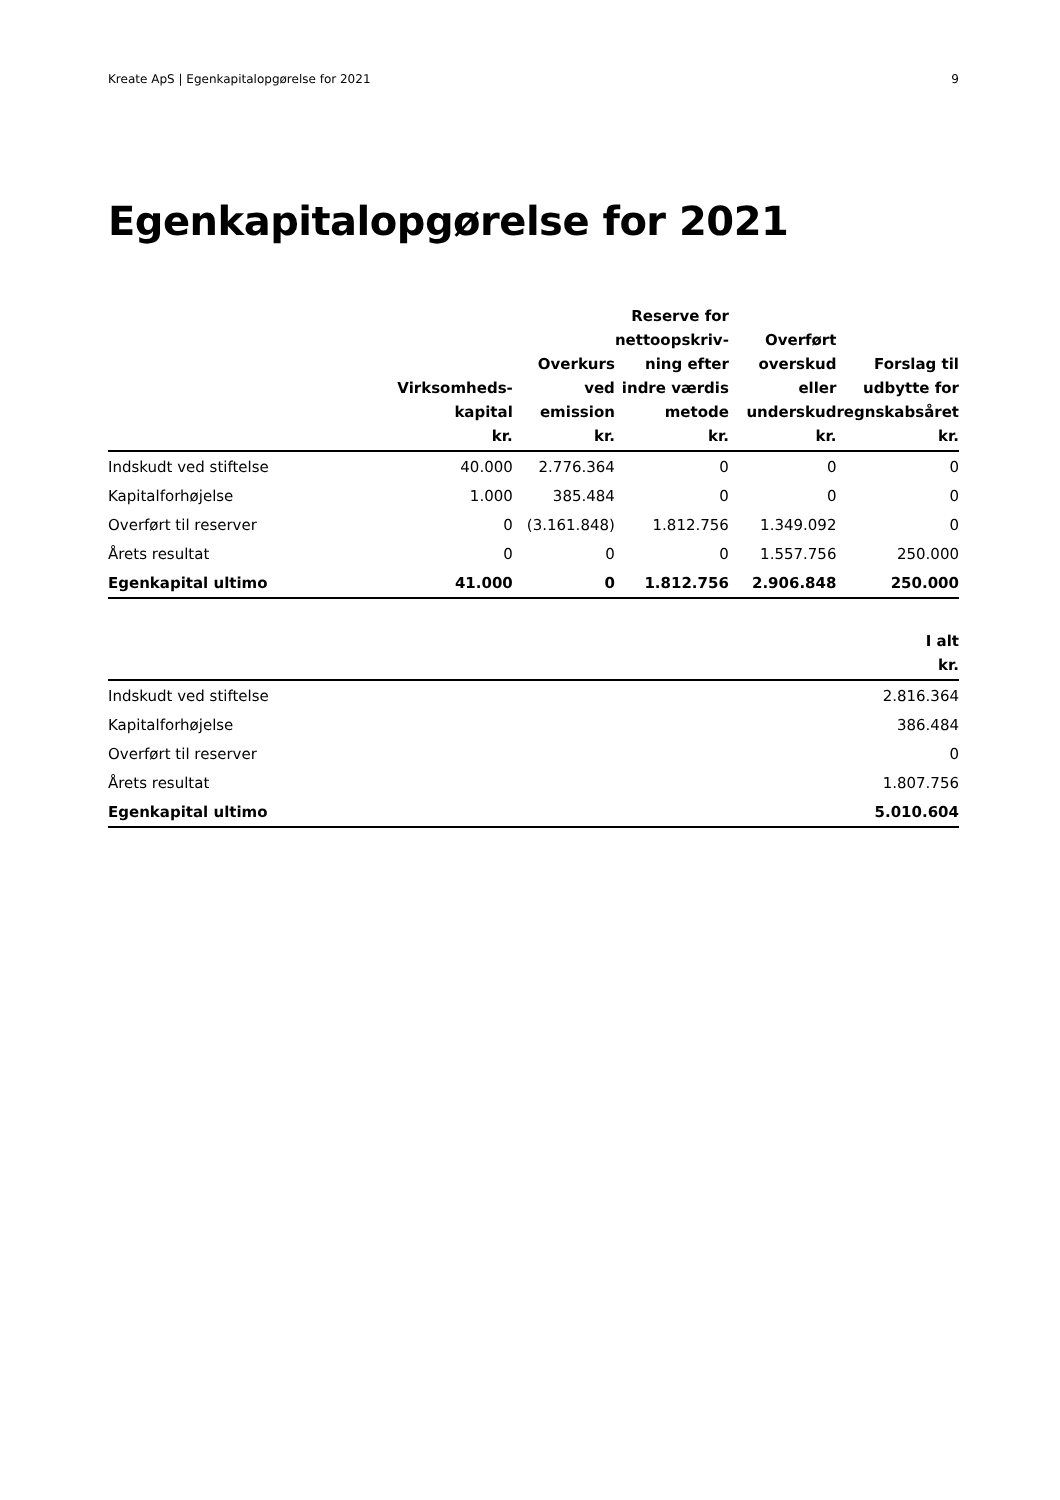Kreate ApS | Egenkapitalopgørelse for 2021 9
Egenkapitalopgørelse for 2021
| | Virksomheds- kapital kr. | Overkurs ved emission kr. | Reserve for nettoopskriv- ning efter indre værdis metode kr. | Overført overskud eller underskud kr. | Forslag til udbytte for regnskabsåret kr. |
| --- | --- | --- | --- | --- | --- |
| Indskudt ved stiftelse | 40.000 | 2.776.364 | 0 | 0 | 0 |
| Kapitalforhøjelse | 1.000 | 385.484 | 0 | 0 | 0 |
| Overført til reserver | 0 | (3.161.848) | 1.812.756 | 1.349.092 | 0 |
| Årets resultat | 0 | 0 | 0 | 1.557.756 | 250.000 |
| Egenkapital ultimo | 41.000 | 0 | 1.812.756 | 2.906.848 | 250.000 |
| | I alt kr. |
| --- | --- |
| Indskudt ved stiftelse | 2.816.364 |
| Kapitalforhøjelse | 386.484 |
| Overført til reserver | 0 |
| Årets resultat | 1.807.756 |
| Egenkapital ultimo | 5.010.604 |